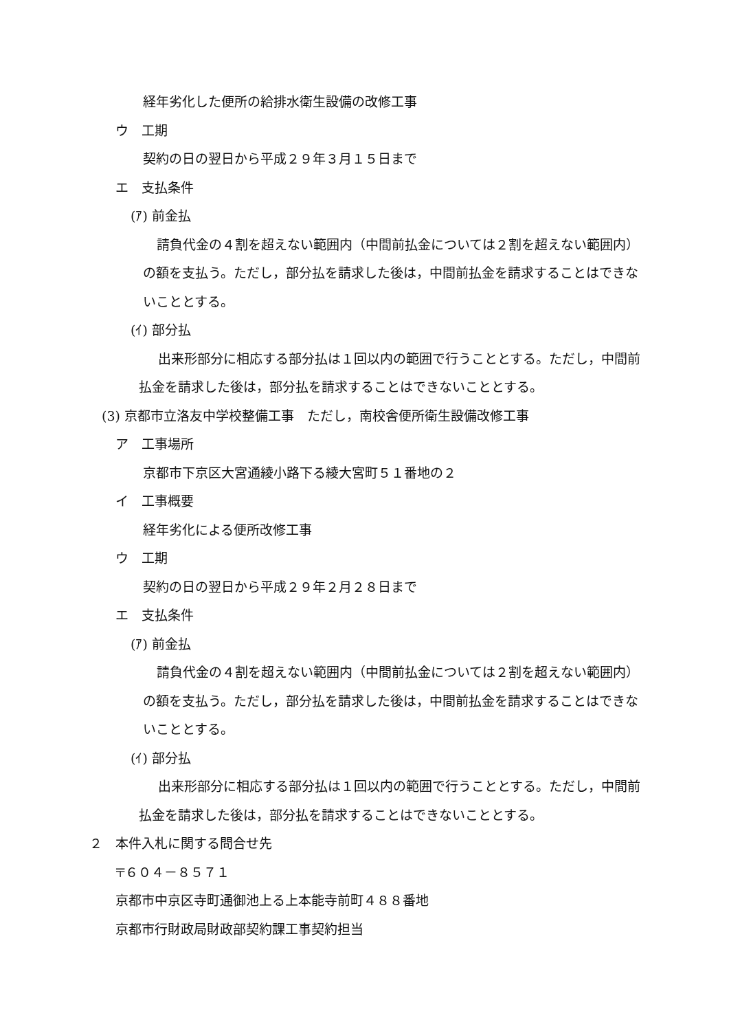経年劣化した便所の給排水衛生設備の改修工事
ウ　工期
契約の日の翌日から平成２９年３月１５日まで
エ　支払条件
(ｱ) 前金払
請負代金の４割を超えない範囲内（中間前払金については２割を超えない範囲内）の額を支払う。ただし，部分払を請求した後は，中間前払金を請求することはできないこととする。
(ｲ) 部分払
出来形部分に相応する部分払は１回以内の範囲で行うこととする。ただし，中間前払金を請求した後は，部分払を請求することはできないこととする。
(3) 京都市立洛友中学校整備工事　ただし，南校舎便所衛生設備改修工事
ア　工事場所
京都市下京区大宮通綾小路下る綾大宮町５１番地の２
イ　工事概要
経年劣化による便所改修工事
ウ　工期
契約の日の翌日から平成２９年２月２８日まで
エ　支払条件
(ｱ) 前金払
請負代金の４割を超えない範囲内（中間前払金については２割を超えない範囲内）の額を支払う。ただし，部分払を請求した後は，中間前払金を請求することはできないこととする。
(ｲ) 部分払
出来形部分に相応する部分払は１回以内の範囲で行うこととする。ただし，中間前払金を請求した後は，部分払を請求することはできないこととする。
２　本件入札に関する問合せ先
〒６０４－８５７１
京都市中京区寺町通御池上る上本能寺前町４８８番地
京都市行財政局財政部契約課工事契約担当